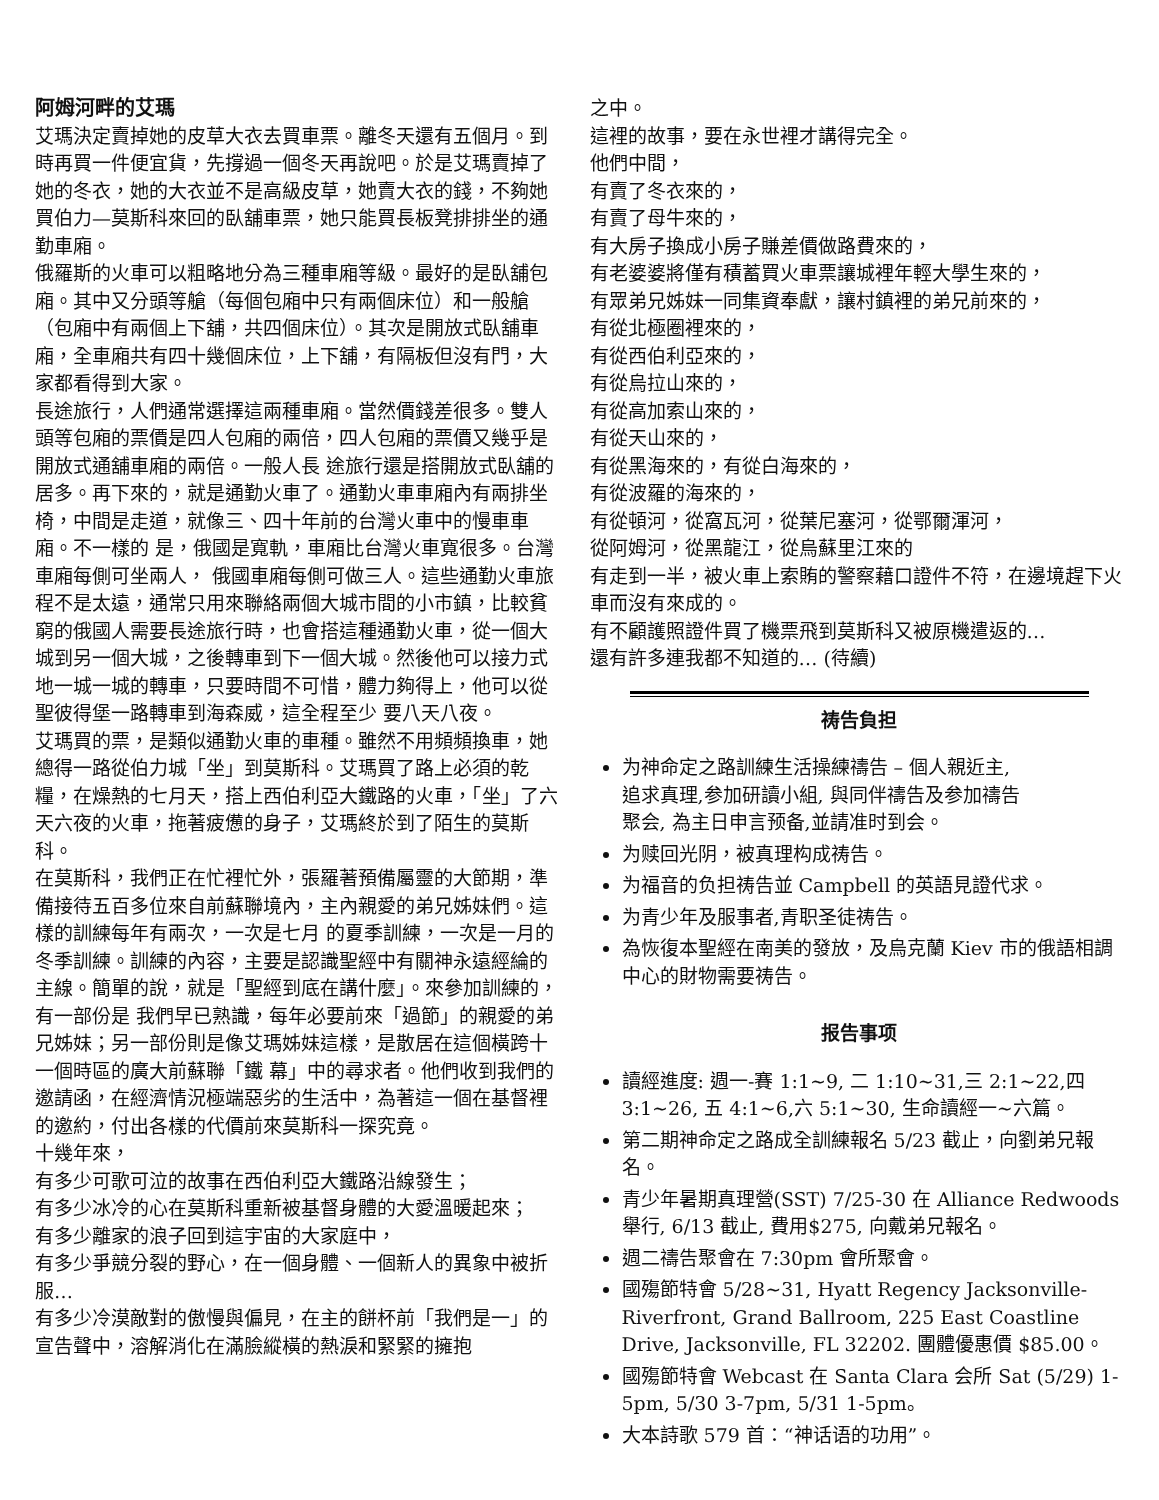阿姆河畔的艾瑪
艾瑪決定賣掉她的皮草大衣去買車票。離冬天還有五個月。到時再買一件便宜貨，先撐過一個冬天再說吧。於是艾瑪賣掉了她的冬衣，她的大衣並不是高級皮草，她賣大衣的錢，不夠她買伯力—莫斯科來回的臥舖車票，她只能買長板凳排排坐的通勤車廂。
俄羅斯的火車可以粗略地分為三種車廂等級。最好的是臥舖包廂。其中又分頭等艙（每個包廂中只有兩個床位）和一般艙（包廂中有兩個上下舖，共四個床位）。其次是開放式臥舖車廂，全車廂共有四十幾個床位，上下舖，有隔板但沒有門，大家都看得到大家。
長途旅行，人們通常選擇這兩種車廂。當然價錢差很多。雙人頭等包廂的票價是四人包廂的兩倍，四人包廂的票價又幾乎是開放式通舖車廂的兩倍。一般人長 途旅行還是搭開放式臥舖的居多。再下來的，就是通勤火車了。通勤火車車廂內有兩排坐椅，中間是走道，就像三、四十年前的台灣火車中的慢車車廂。不一樣的 是，俄國是寬軌，車廂比台灣火車寬很多。台灣車廂每側可坐兩人， 俄國車廂每側可做三人。這些通勤火車旅程不是太遠，通常只用來聯絡兩個大城市間的小市鎮，比較貧窮的俄國人需要長途旅行時，也會搭這種通勤火車，從一個大 城到另一個大城，之後轉車到下一個大城。然後他可以接力式地一城一城的轉車，只要時間不可惜，體力夠得上，他可以從聖彼得堡一路轉車到海森威，這全程至少 要八天八夜。
艾瑪買的票，是類似通勤火車的車種。雖然不用頻頻換車，她總得一路從伯力城「坐」到莫斯科。艾瑪買了路上必須的乾糧，在燥熱的七月天，搭上西伯利亞大鐵路的火車，「坐」了六天六夜的火車，拖著疲憊的身子，艾瑪終於到了陌生的莫斯科。
在莫斯科，我們正在忙裡忙外，張羅著預備屬靈的大節期，準備接待五百多位來自前蘇聯境內，主內親愛的弟兄姊妹們。這樣的訓練每年有兩次，一次是七月 的夏季訓練，一次是一月的冬季訓練。訓練的內容，主要是認識聖經中有關神永遠經綸的主線。簡單的說，就是「聖經到底在講什麼」。來參加訓練的，有一部份是 我們早已熟識，每年必要前來「過節」的親愛的弟兄姊妹；另一部份則是像艾瑪姊妹這樣，是散居在這個橫跨十一個時區的廣大前蘇聯「鐵 幕」中的尋求者。他們收到我們的邀請函，在經濟情況極端惡劣的生活中，為著這一個在基督裡的邀約，付出各樣的代價前來莫斯科一探究竟。
十幾年來，
有多少可歌可泣的故事在西伯利亞大鐵路沿線發生；
有多少冰冷的心在莫斯科重新被基督身體的大愛溫暖起來；
有多少離家的浪子回到這宇宙的大家庭中，
有多少爭競分裂的野心，在一個身體、一個新人的異象中被折服…
有多少冷漠敵對的傲慢與偏見，在主的餅杯前「我們是一」的宣告聲中，溶解消化在滿臉縱橫的熱淚和緊緊的擁抱
之中。
這裡的故事，要在永世裡才講得完全。
他們中間，
有賣了冬衣來的，
有賣了母牛來的，
有大房子換成小房子賺差價做路費來的，
有老婆婆將僅有積蓄買火車票讓城裡年輕大學生來的，
有眾弟兄姊妹一同集資奉獻，讓村鎮裡的弟兄前來的，
有從北極圈裡來的，
有從西伯利亞來的，
有從烏拉山來的，
有從高加索山來的，
有從天山來的，
有從黑海來的，有從白海來的，
有從波羅的海來的，
有從頓河，從窩瓦河，從葉尼塞河，從鄂爾渾河，
從阿姆河，從黑龍江，從烏蘇里江來的
有走到一半，被火車上索賄的警察藉口證件不符，在邊境趕下火車而沒有來成的。
有不顧護照證件買了機票飛到莫斯科又被原機遣返的…
還有許多連我都不知道的… (待續)
祷告負担
为神命定之路訓練生活操練禱告 – 個人親近主,
追求真理,参加研讀小組, 與同伴禱告及参加禱告
聚会, 為主日申言预备,並請准时到会。
为赎回光阴，被真理构成祷告。
为福音的负担祷告並 Campbell 的英語見證代求。
为青少年及服事者,青职圣徒祷告。
為恢復本聖經在南美的發放，及烏克蘭 Kiev 市的俄語相調中心的財物需要祷告。
报告事项
讀經進度: 週一-賽 1:1~9, 二 1:10~31,三 2:1~22,四 3:1~26, 五 4:1~6,六 5:1~30, 生命讀經一~六篇。
第二期神命定之路成全訓練報名 5/23 截止，向劉弟兄報名。
青少年暑期真理營(SST) 7/25-30 在 Alliance Redwoods 舉行, 6/13 截止, 費用$275, 向戴弟兄報名。
週二禱告聚會在 7:30pm 會所聚會。
國殤節特會 5/28~31, Hyatt Regency Jacksonville-Riverfront, Grand Ballroom, 225 East Coastline Drive, Jacksonville, FL 32202. 團體優惠價 $85.00。
國殤節特會 Webcast 在 Santa Clara 会所 Sat (5/29) 1-5pm, 5/30 3-7pm, 5/31 1-5pm。
大本詩歌 579 首：“神话语的功用”。